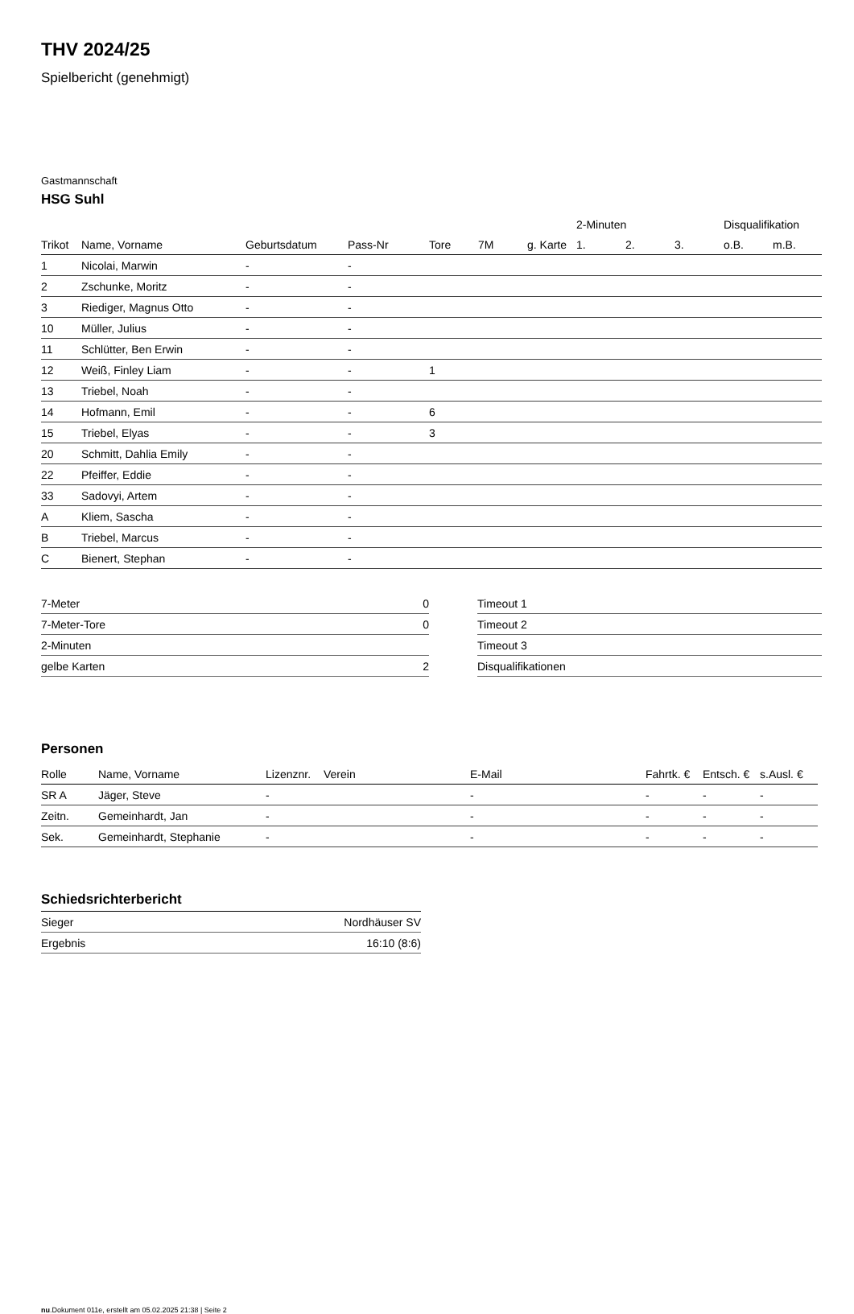THV 2024/25
Spielbericht (genehmigt)
Gastmannschaft
HSG Suhl
| | | | | | | | 2-Minuten | | | Disqualifikation | |
| --- | --- | --- | --- | --- | --- | --- | --- | --- | --- | --- | --- |
| Trikot | Name, Vorname | Geburtsdatum | Pass-Nr | Tore | 7M | g. Karte | 1. | 2. | 3. | o.B. | m.B. |
| 1 | Nicolai, Marwin | - | - | | | | | | | | |
| 2 | Zschunke, Moritz | - | - | | | | | | | | |
| 3 | Riediger, Magnus Otto | - | - | | | | | | | | |
| 10 | Müller, Julius | - | - | | | | | | | | |
| 11 | Schlütter, Ben Erwin | - | - | | | | | | | | |
| 12 | Weiß, Finley Liam | - | - | 1 | | | | | | | |
| 13 | Triebel, Noah | - | - | | | | | | | | |
| 14 | Hofmann, Emil | - | - | 6 | | | | | | | |
| 15 | Triebel, Elyas | - | - | 3 | | | | | | | |
| 20 | Schmitt, Dahlia Emily | - | - | | | | | | | | |
| 22 | Pfeiffer, Eddie | - | - | | | | | | | | |
| 33 | Sadovyi, Artem | - | - | | | | | | | | |
| A | Kliem, Sascha | - | - | | | | | | | | |
| B | Triebel, Marcus | - | - | | | | | | | | |
| C | Bienert, Stephan | - | - | | | | | | | | |
| 7-Meter | 0 |
| 7-Meter-Tore | 0 |
| 2-Minuten | |
| gelbe Karten | 2 |
| Timeout 1 |
| Timeout 2 |
| Timeout 3 |
| Disqualifikationen |
Personen
| Rolle | Name, Vorname | Lizenznr. | Verein | E-Mail | Fahrtk. € | Entsch. € | s.Ausl. € |
| --- | --- | --- | --- | --- | --- | --- | --- |
| SR A | Jäger, Steve | - | | - | - | - | - |
| Zeitn. | Gemeinhardt, Jan | - | | - | - | - | - |
| Sek. | Gemeinhardt, Stephanie | - | | - | - | - | - |
Schiedsrichterbericht
| Sieger | Nordhäuser SV |
| Ergebnis | 16:10 (8:6) |
nu.Dokument 011e, erstellt am 05.02.2025 21:38 | Seite 2